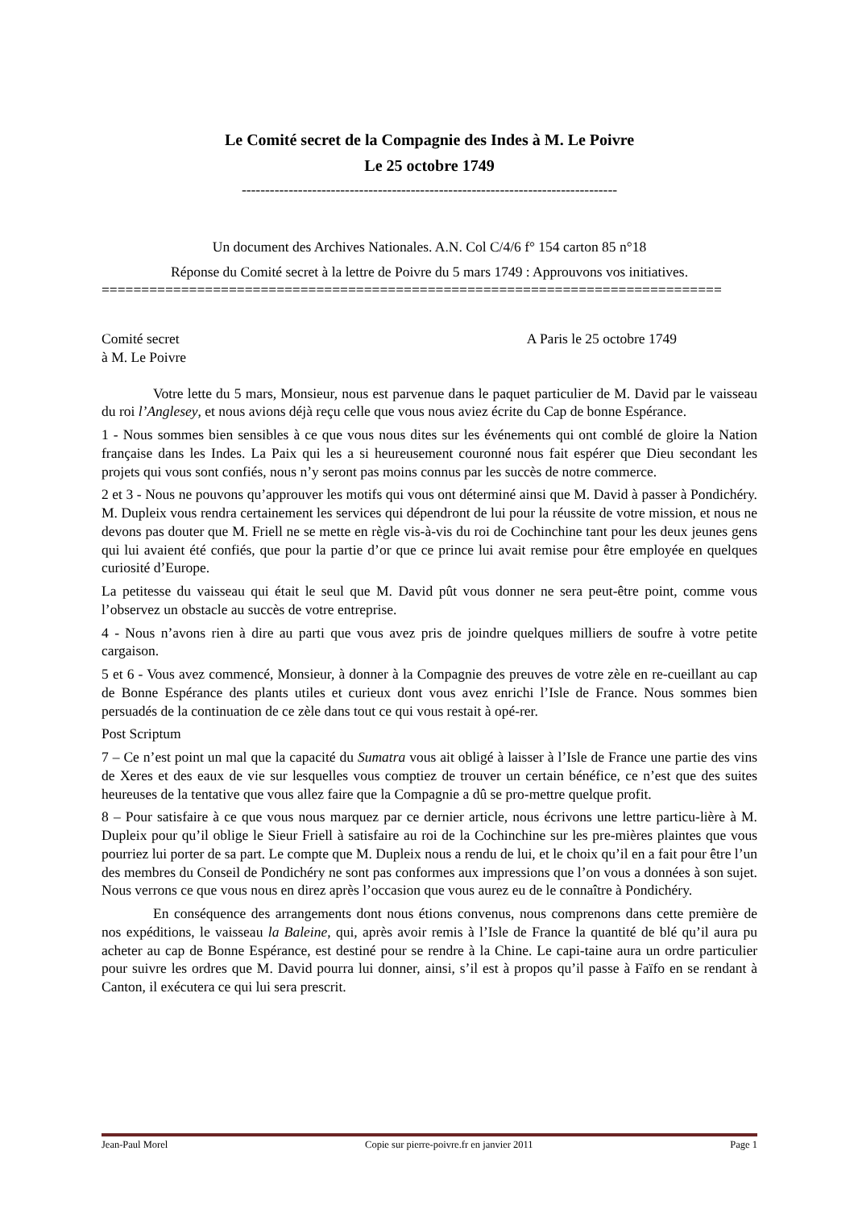Le Comité secret de la Compagnie des Indes à M. Le Poivre
Le 25 octobre 1749
--------------------------------------------------------------------------------
Un document des Archives Nationales. A.N. Col C/4/6 f° 154 carton 85 n°18
Réponse du Comité secret à la lettre de Poivre du 5 mars 1749 : Approuvons vos initiatives.
==============================================================================
Comité secret
à M. Le Poivre A Paris le 25 octobre 1749
Votre lette du 5 mars, Monsieur, nous est parvenue dans le paquet particulier de M. David par le vaisseau du roi l’Anglesey, et nous avions déjà reçu celle que vous nous aviez écrite du Cap de bonne Espérance.
1 - Nous sommes bien sensibles à ce que vous nous dites sur les événements qui ont comblé de gloire la Nation française dans les Indes. La Paix qui les a si heureusement couronné nous fait espérer que Dieu secondant les projets qui vous sont confiés, nous n’y seront pas moins connus par les succès de notre commerce.
2 et 3 - Nous ne pouvons qu’approuver les motifs qui vous ont déterminé ainsi que M. David à passer à Pondichéry. M. Dupleix vous rendra certainement les services qui dépendront de lui pour la réussite de votre mission, et nous ne devons pas douter que M. Friell ne se mette en règle vis-à-vis du roi de Cochinchine tant pour les deux jeunes gens qui lui avaient été confiés, que pour la partie d’or que ce prince lui avait remise pour être employée en quelques curiosité d’Europe.
La petitesse du vaisseau qui était le seul que M. David pût vous donner ne sera peut-être point, comme vous l’observez un obstacle au succès de votre entreprise.
4 - Nous n’avons rien à dire au parti que vous avez pris de joindre quelques milliers de soufre à votre petite cargaison.
5 et 6 - Vous avez commencé, Monsieur, à donner à la Compagnie des preuves de votre zèle en re-cueillant au cap de Bonne Espérance des plants utiles et curieux dont vous avez enrichi l’Isle de France. Nous sommes bien persuadés de la continuation de ce zèle dans tout ce qui vous restait à opé-rer.
Post Scriptum
7 – Ce n’est point un mal que la capacité du Sumatra vous ait obligé à laisser à l’Isle de France une partie des vins de Xeres et des eaux de vie sur lesquelles vous comptiez de trouver un certain bénéfice, ce n’est que des suites heureuses de la tentative que vous allez faire que la Compagnie a dû se pro-mettre quelque profit.
8 – Pour satisfaire à ce que vous nous marquez par ce dernier article, nous écrivons une lettre particu-lière à M. Dupleix pour qu’il oblige le Sieur Friell à satisfaire au roi de la Cochinchine sur les pre-mières plaintes que vous pourriez lui porter de sa part. Le compte que M. Dupleix nous a rendu de lui, et le choix qu’il en a fait pour être l’un des membres du Conseil de Pondichéry ne sont pas conformes aux impressions que l’on vous a données à son sujet. Nous verrons ce que vous nous en direz après l’occasion que vous aurez eu de le connaître à Pondichéry.
En conséquence des arrangements dont nous étions convenus, nous comprenons dans cette première de nos expéditions, le vaisseau la Baleine, qui, après avoir remis à l’Isle de France la quantité de blé qu’il aura pu acheter au cap de Bonne Espérance, est destiné pour se rendre à la Chine. Le capi-taine aura un ordre particulier pour suivre les ordres que M. David pourra lui donner, ainsi, s’il est à propos qu’il passe à Faïfo en se rendant à Canton, il exécutera ce qui lui sera prescrit.
Jean-Paul Morel Copie sur pierre-poivre.fr en janvier 2011 Page 1